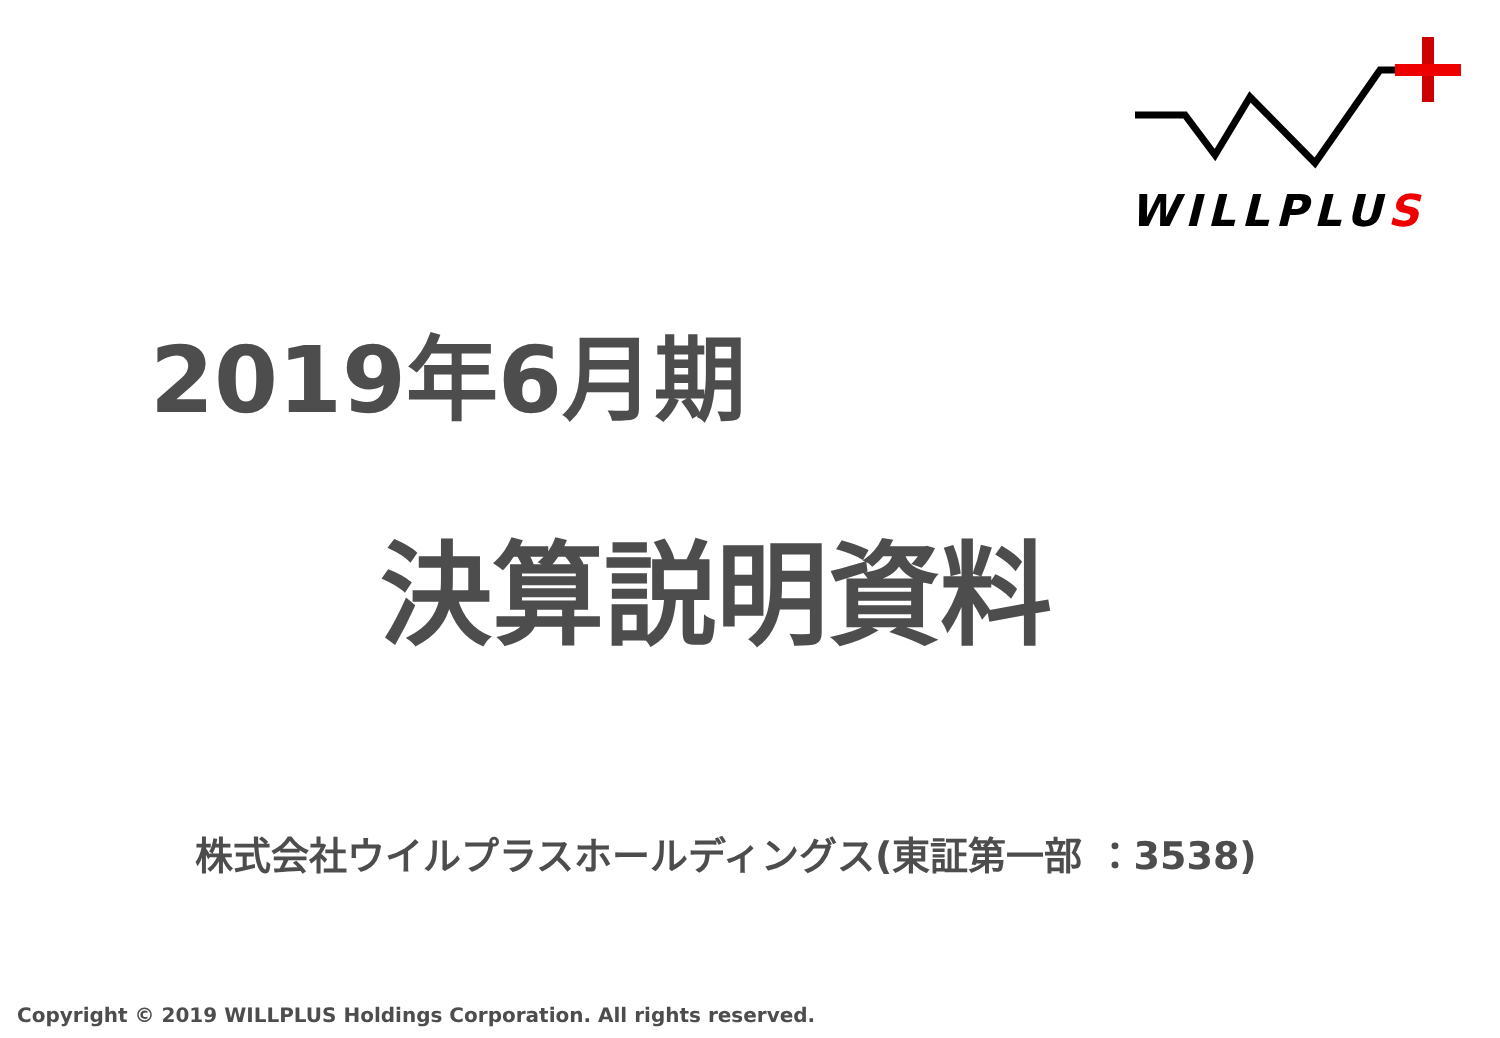WILLPLUS
2019年6月期
決算説明資料
株式会社ウイルプラスホールディングス(東証第一部 ：3538)
Copyright © 2019 WILLPLUS Holdings Corporation. All rights reserved.